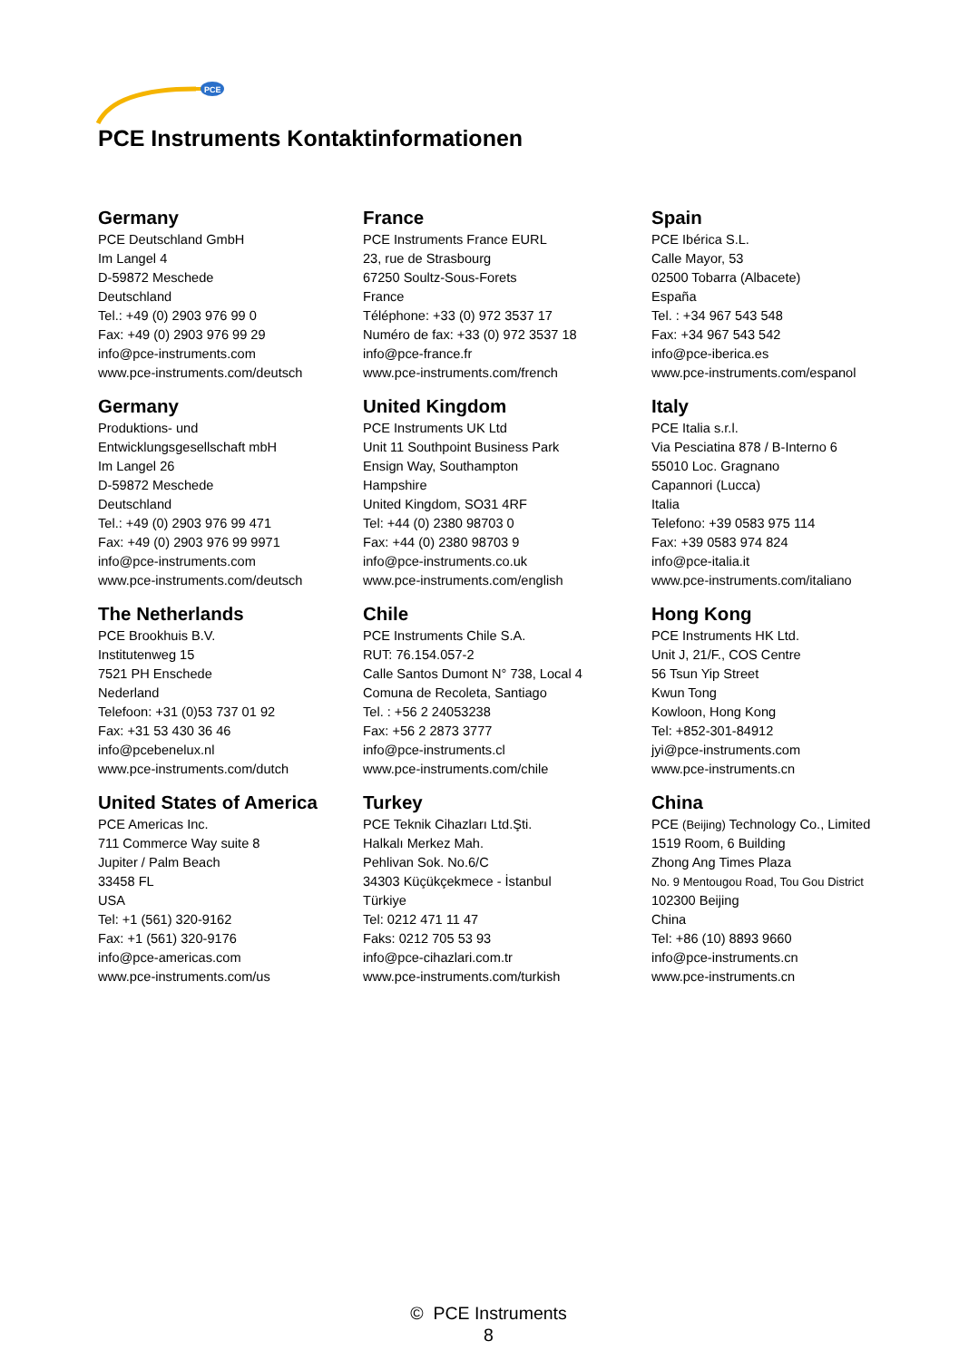PCE
PCE Instruments Kontaktinformationen
Germany
PCE Deutschland GmbH
Im Langel 4
D-59872 Meschede
Deutschland
Tel.: +49 (0) 2903 976 99 0
Fax: +49 (0) 2903 976 99 29
info@pce-instruments.com
www.pce-instruments.com/deutsch
France
PCE Instruments France EURL
23, rue de Strasbourg
67250 Soultz-Sous-Forets
France
Téléphone: +33 (0) 972 3537 17
Numéro de fax: +33 (0) 972 3537 18
info@pce-france.fr
www.pce-instruments.com/french
Spain
PCE Ibérica S.L.
Calle Mayor, 53
02500 Tobarra (Albacete)
España
Tel. : +34 967 543 548
Fax: +34 967 543 542
info@pce-iberica.es
www.pce-instruments.com/espanol
Germany
Produktions- und
Entwicklungsgesellschaft mbH
Im Langel 26
D-59872 Meschede
Deutschland
Tel.: +49 (0) 2903 976 99 471
Fax: +49 (0) 2903 976 99 9971
info@pce-instruments.com
www.pce-instruments.com/deutsch
United Kingdom
PCE Instruments UK Ltd
Unit 11 Southpoint Business Park
Ensign Way, Southampton
Hampshire
United Kingdom, SO31 4RF
Tel: +44 (0) 2380 98703 0
Fax: +44 (0) 2380 98703 9
info@pce-instruments.co.uk
www.pce-instruments.com/english
Italy
PCE Italia s.r.l.
Via Pesciatina 878 / B-Interno 6
55010 Loc. Gragnano
Capannori (Lucca)
Italia
Telefono: +39 0583 975 114
Fax: +39 0583 974 824
info@pce-italia.it
www.pce-instruments.com/italiano
The Netherlands
PCE Brookhuis B.V.
Institutenweg 15
7521 PH Enschede
Nederland
Telefoon: +31 (0)53 737 01 92
Fax: +31 53 430 36 46
info@pcebenelux.nl
www.pce-instruments.com/dutch
Chile
PCE Instruments Chile S.A.
RUT: 76.154.057-2
Calle Santos Dumont N° 738, Local 4
Comuna de Recoleta, Santiago
Tel. : +56 2 24053238
Fax: +56 2 2873 3777
info@pce-instruments.cl
www.pce-instruments.com/chile
Hong Kong
PCE Instruments HK Ltd.
Unit J, 21/F., COS Centre
56 Tsun Yip Street
Kwun Tong
Kowloon, Hong Kong
Tel: +852-301-84912
jyi@pce-instruments.com
www.pce-instruments.cn
United States of America
PCE Americas Inc.
711 Commerce Way suite 8
Jupiter / Palm Beach
33458 FL
USA
Tel: +1 (561) 320-9162
Fax: +1 (561) 320-9176
info@pce-americas.com
www.pce-instruments.com/us
Turkey
PCE Teknik Cihazları Ltd.Şti.
Halkalı Merkez Mah.
Pehlivan Sok. No.6/C
34303 Küçükçekmece - İstanbul
Türkiye
Tel: 0212 471 11 47
Faks: 0212 705 53 93
info@pce-cihazlari.com.tr
www.pce-instruments.com/turkish
China
PCE (Beijing) Technology Co., Limited
1519 Room, 6 Building
Zhong Ang Times Plaza
No. 9 Mentougou Road, Tou Gou District
102300 Beijing
China
Tel: +86 (10) 8893 9660
info@pce-instruments.cn
www.pce-instruments.cn
© PCE Instruments
8